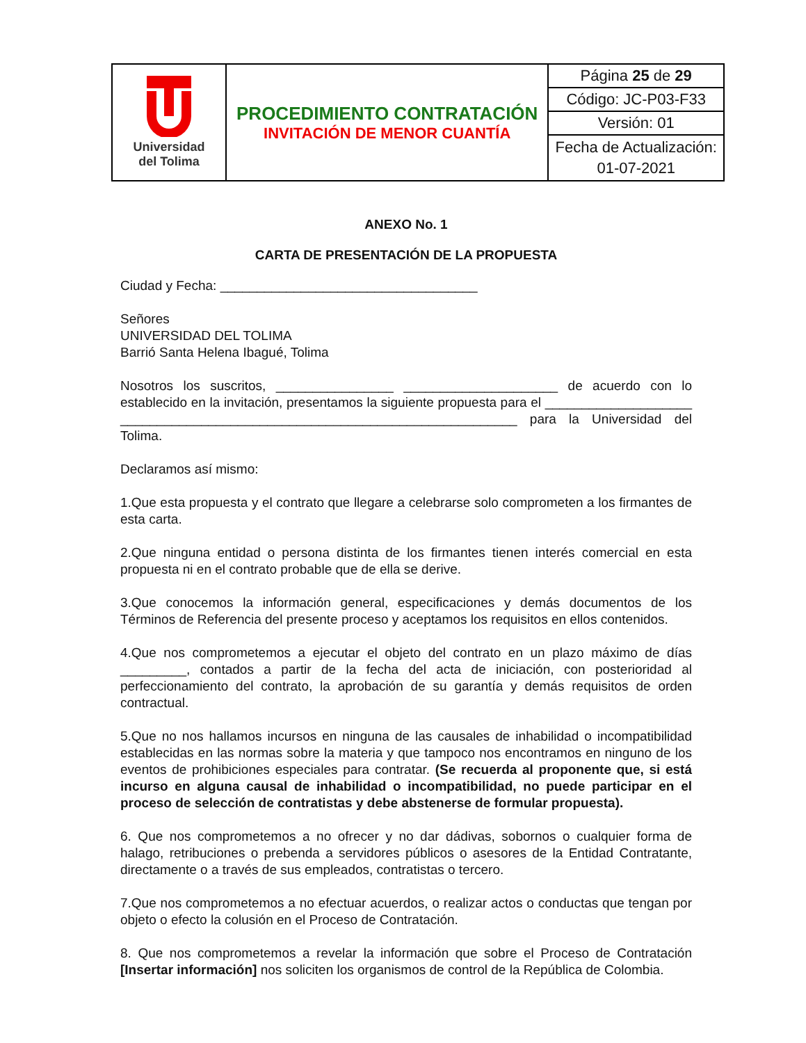| Universidad del Tolima | PROCEDIMIENTO CONTRATACIÓN INVITACIÓN DE MENOR CUANTÍA | Página 25 de 29 |
| | | Código: JC-P03-F33 |
| | | Versión: 01 |
| | | Fecha de Actualización: 01-07-2021 |
ANEXO No. 1
CARTA DE PRESENTACIÓN DE LA PROPUESTA
Ciudad y Fecha: ___________________________________
Señores
UNIVERSIDAD DEL TOLIMA
Barrió Santa Helena Ibagué, Tolima
Nosotros los suscritos, ________________ _____________________ de acuerdo con lo establecido en la invitación, presentamos la siguiente propuesta para el ____________________ ______________________________________________________ para la Universidad del Tolima.
Declaramos así mismo:
1.Que esta propuesta y el contrato que llegare a celebrarse solo comprometen a los firmantes de esta carta.
2.Que ninguna entidad o persona distinta de los firmantes tienen interés comercial en esta propuesta ni en el contrato probable que de ella se derive.
3.Que conocemos la información general, especificaciones y demás documentos de los Términos de Referencia del presente proceso y aceptamos los requisitos en ellos contenidos.
4.Que nos comprometemos a ejecutar el objeto del contrato en un plazo máximo de días _________, contados a partir de la fecha del acta de iniciación, con posterioridad al perfeccionamiento del contrato, la aprobación de su garantía y demás requisitos de orden contractual.
5.Que no nos hallamos incursos en ninguna de las causales de inhabilidad o incompatibilidad establecidas en las normas sobre la materia y que tampoco nos encontramos en ninguno de los eventos de prohibiciones especiales para contratar. (Se recuerda al proponente que, si está incurso en alguna causal de inhabilidad o incompatibilidad, no puede participar en el proceso de selección de contratistas y debe abstenerse de formular propuesta).
6. Que nos comprometemos a no ofrecer y no dar dádivas, sobornos o cualquier forma de halago, retribuciones o prebenda a servidores públicos o asesores de la Entidad Contratante, directamente o a través de sus empleados, contratistas o tercero.
7.Que nos comprometemos a no efectuar acuerdos, o realizar actos o conductas que tengan por objeto o efecto la colusión en el Proceso de Contratación.
8. Que nos comprometemos a revelar la información que sobre el Proceso de Contratación [Insertar información] nos soliciten los organismos de control de la República de Colombia.